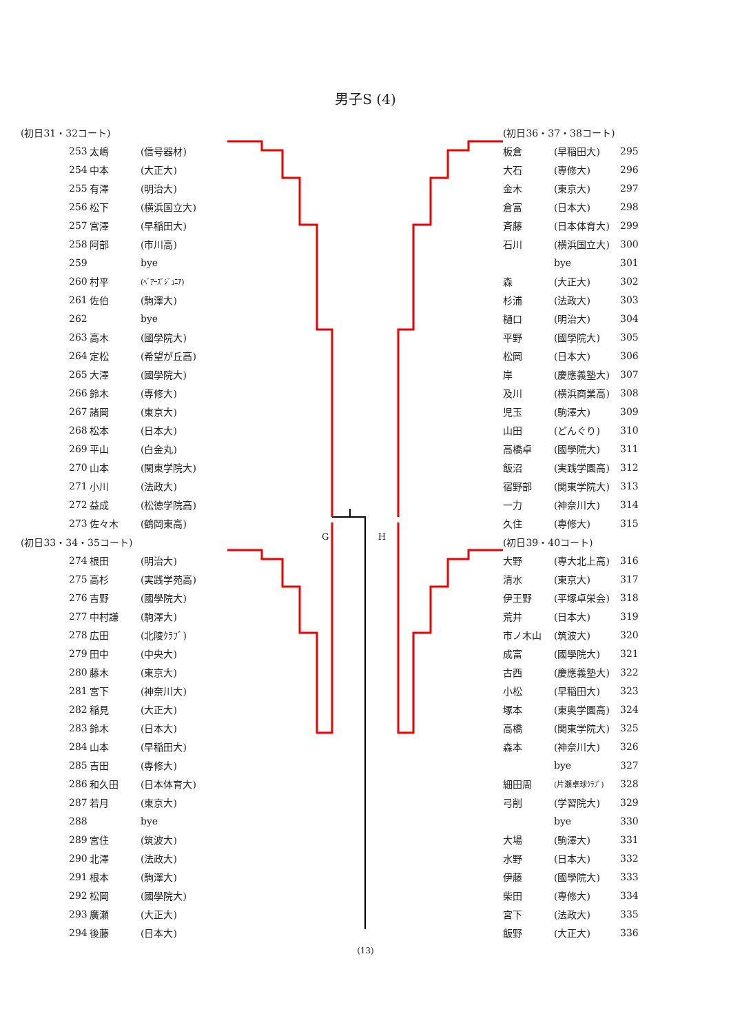男子S (4)
| (初日31・32コート) | | |
| 253 | 太嶋 | (信号器材) |
| 254 | 中本 | (大正大) |
| 255 | 有澤 | (明治大) |
| 256 | 松下 | (横浜国立大) |
| 257 | 宮澤 | (早稲田大) |
| 258 | 阿部 | (市川高) |
| 259 | | bye |
| 260 | 村平 | (ﾍﾞｱｰｽﾞｼﾞｭﾆｱ) |
| 261 | 佐伯 | (駒澤大) |
| 262 | | bye |
| 263 | 高木 | (國學院大) |
| 264 | 定松 | (希望が丘高) |
| 265 | 大澤 | (國學院大) |
| 266 | 鈴木 | (専修大) |
| 267 | 諸岡 | (東京大) |
| 268 | 松本 | (日本大) |
| 269 | 平山 | (白金丸) |
| 270 | 山本 | (関東学院大) |
| 271 | 小川 | (法政大) |
| 272 | 益成 | (松徳学院高) |
| 273 | 佐々木 | (鶴岡東高) |
| (初日33・34・35コート) | | |
| 274 | 根田 | (明治大) |
| 275 | 高杉 | (実践学苑高) |
| 276 | 吉野 | (國學院大) |
| 277 | 中村謙 | (駒澤大) |
| 278 | 広田 | (北陵ｸﾗﾌﾞ) |
| 279 | 田中 | (中央大) |
| 280 | 藤木 | (東京大) |
| 281 | 宮下 | (神奈川大) |
| 282 | 稲見 | (大正大) |
| 283 | 鈴木 | (日本大) |
| 284 | 山本 | (早稲田大) |
| 285 | 吉田 | (専修大) |
| 286 | 和久田 | (日本体育大) |
| 287 | 若月 | (東京大) |
| 288 | | bye |
| 289 | 宮住 | (筑波大) |
| 290 | 北澤 | (法政大) |
| 291 | 根本 | (駒澤大) |
| 292 | 松岡 | (國學院大) |
| 293 | 廣瀬 | (大正大) |
| 294 | 後藤 | (日本大) |
G H
| (初日36・37・38コート) | | |
| 板倉 | (早稲田大) | 295 |
| 大石 | (専修大) | 296 |
| 金木 | (東京大) | 297 |
| 倉富 | (日本大) | 298 |
| 斉藤 | (日本体育大) | 299 |
| 石川 | (横浜国立大) | 300 |
| | bye | 301 |
| 森 | (大正大) | 302 |
| 杉浦 | (法政大) | 303 |
| 樋口 | (明治大) | 304 |
| 平野 | (國學院大) | 305 |
| 松岡 | (日本大) | 306 |
| 岸 | (慶應義塾大) | 307 |
| 及川 | (横浜商業高) | 308 |
| 児玉 | (駒澤大) | 309 |
| 山田 | (どんぐり) | 310 |
| 高橋卓 | (國學院大) | 311 |
| 飯沼 | (実践学園高) | 312 |
| 宿野部 | (関東学院大) | 313 |
| 一力 | (神奈川大) | 314 |
| 久住 | (専修大) | 315 |
| (初日39・40コート) | | |
| 大野 | (専大北上高) | 316 |
| 清水 | (東京大) | 317 |
| 伊王野 | (平塚卓栄会) | 318 |
| 荒井 | (日本大) | 319 |
| 市ノ木山 | (筑波大) | 320 |
| 成富 | (國學院大) | 321 |
| 古西 | (慶應義塾大) | 322 |
| 小松 | (早稲田大) | 323 |
| 塚本 | (東奥学園高) | 324 |
| 高橋 | (関東学院大) | 325 |
| 森本 | (神奈川大) | 326 |
| | bye | 327 |
| 細田周 | (片瀬卓球ｸﾗﾌﾞ) | 328 |
| 弓削 | (学習院大) | 329 |
| | bye | 330 |
| 大場 | (駒澤大) | 331 |
| 水野 | (日本大) | 332 |
| 伊藤 | (國學院大) | 333 |
| 柴田 | (専修大) | 334 |
| 宮下 | (法政大) | 335 |
| 飯野 | (大正大) | 336 |
(13)